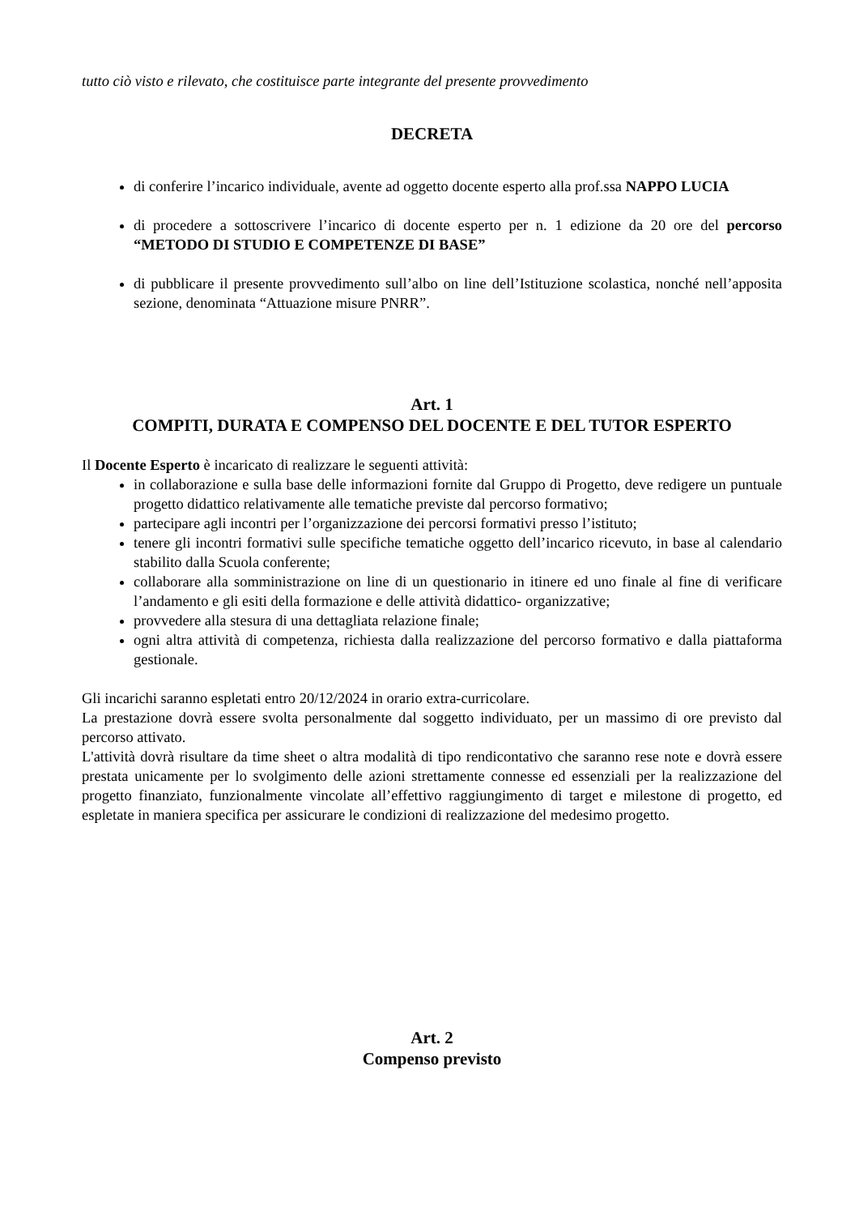tutto ciò visto e rilevato, che costituisce parte integrante del presente provvedimento
DECRETA
di conferire l’incarico individuale, avente ad oggetto docente esperto alla prof.ssa NAPPO LUCIA
di procedere a sottoscrivere l’incarico di docente esperto per n. 1 edizione da 20 ore del percorso “METODO DI STUDIO E COMPETENZE DI BASE”
di pubblicare il presente provvedimento sull’albo on line dell’Istituzione scolastica, nonché nell’apposita sezione, denominata “Attuazione misure PNRR”.
Art. 1
COMPITI, DURATA E COMPENSO DEL DOCENTE E DEL TUTOR ESPERTO
Il Docente Esperto è incaricato di realizzare le seguenti attività:
in collaborazione e sulla base delle informazioni fornite dal Gruppo di Progetto, deve redigere un puntuale progetto didattico relativamente alle tematiche previste dal percorso formativo;
partecipare agli incontri per l’organizzazione dei percorsi formativi presso l’istituto;
tenere gli incontri formativi sulle specifiche tematiche oggetto dell’incarico ricevuto, in base al calendario stabilito dalla Scuola conferente;
collaborare alla somministrazione on line di un questionario in itinere ed uno finale al fine di verificare l’andamento e gli esiti della formazione e delle attività didattico- organizzative;
provvedere alla stesura di una dettagliata relazione finale;
ogni altra attività di competenza, richiesta dalla realizzazione del percorso formativo e dalla piattaforma gestionale.
Gli incarichi saranno espletati entro 20/12/2024 in orario extra-curricolare.
La prestazione dovrà essere svolta personalmente dal soggetto individuato, per un massimo di ore previsto dal percorso attivato.
L'attività dovrà risultare da time sheet o altra modalità di tipo rendicontativo che saranno rese note e dovrà essere prestata unicamente per lo svolgimento delle azioni strettamente connesse ed essenziali per la realizzazione del progetto finanziato, funzionalmente vincolate all’effettivo raggiungimento di target e milestone di progetto, ed espletate in maniera specifica per assicurare le condizioni di realizzazione del medesimo progetto.
Art. 2
Compenso previsto